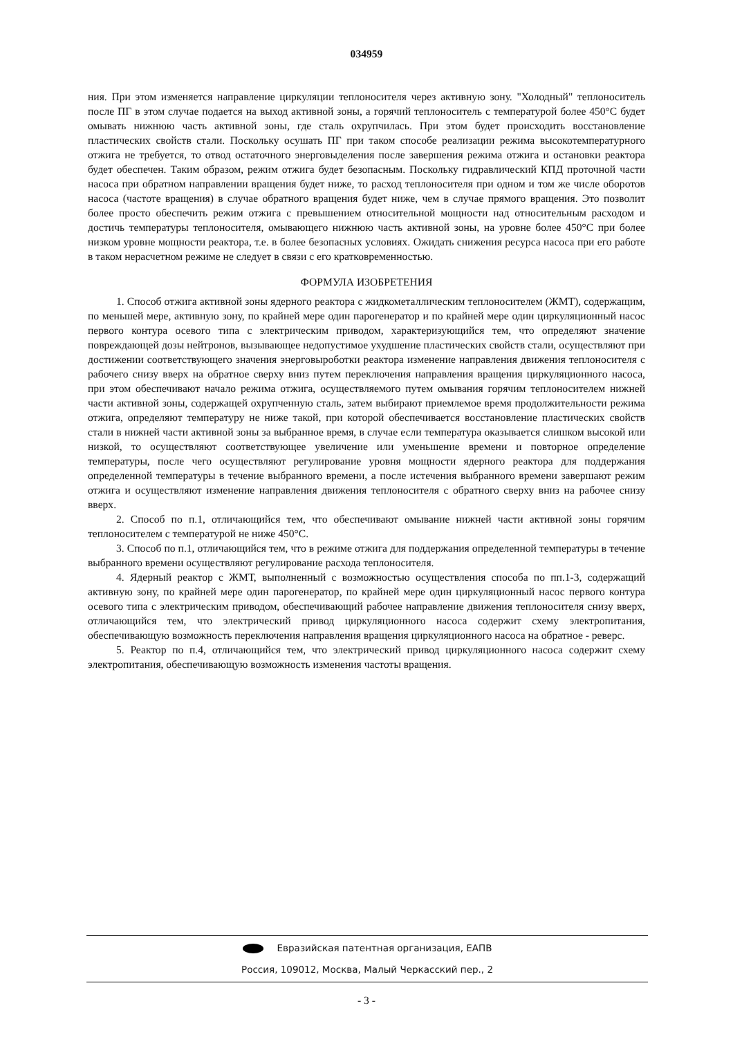034959
ния. При этом изменяется направление циркуляции теплоносителя через активную зону. "Холодный" теплоноситель после ПГ в этом случае подается на выход активной зоны, а горячий теплоноситель с температурой более 450°С будет омывать нижнюю часть активной зоны, где сталь охрупчилась. При этом будет происходить восстановление пластических свойств стали. Поскольку осушать ПГ при таком способе реализации режима высокотемпературного отжига не требуется, то отвод остаточного энерговыделения после завершения режима отжига и остановки реактора будет обеспечен. Таким образом, режим отжига будет безопасным. Поскольку гидравлический КПД проточной части насоса при обратном направлении вращения будет ниже, то расход теплоносителя при одном и том же числе оборотов насоса (частоте вращения) в случае обратного вращения будет ниже, чем в случае прямого вращения. Это позволит более просто обеспечить режим отжига с превышением относительной мощности над относительным расходом и достичь температуры теплоносителя, омывающего нижнюю часть активной зоны, на уровне более 450°С при более низком уровне мощности реактора, т.е. в более безопасных условиях. Ожидать снижения ресурса насоса при его работе в таком нерасчетном режиме не следует в связи с его кратковременностью.
ФОРМУЛА ИЗОБРЕТЕНИЯ
1. Способ отжига активной зоны ядерного реактора с жидкометаллическим теплоносителем (ЖМТ), содержащим, по меньшей мере, активную зону, по крайней мере один парогенератор и по крайней мере один циркуляционный насос первого контура осевого типа с электрическим приводом, характеризующийся тем, что определяют значение повреждающей дозы нейтронов, вызывающее недопустимое ухудшение пластических свойств стали, осуществляют при достижении соответствующего значения энерговыроботки реактора изменение направления движения теплоносителя с рабочего снизу вверх на обратное сверху вниз путем переключения направления вращения циркуляционного насоса, при этом обеспечивают начало режима отжига, осуществляемого путем омывания горячим теплоносителем нижней части активной зоны, содержащей охрупченную сталь, затем выбирают приемлемое время продолжительности режима отжига, определяют температуру не ниже такой, при которой обеспечивается восстановление пластических свойств стали в нижней части активной зоны за выбранное время, в случае если температура оказывается слишком высокой или низкой, то осуществляют соответствующее увеличение или уменьшение времени и повторное определение температуры, после чего осуществляют регулирование уровня мощности ядерного реактора для поддержания определенной температуры в течение выбранного времени, а после истечения выбранного времени завершают режим отжига и осуществляют изменение направления движения теплоносителя с обратного сверху вниз на рабочее снизу вверх.
2. Способ по п.1, отличающийся тем, что обеспечивают омывание нижней части активной зоны горячим теплоносителем с температурой не ниже 450°С.
3. Способ по п.1, отличающийся тем, что в режиме отжига для поддержания определенной температуры в течение выбранного времени осуществляют регулирование расхода теплоносителя.
4. Ядерный реактор с ЖМТ, выполненный с возможностью осуществления способа по пп.1-3, содержащий активную зону, по крайней мере один парогенератор, по крайней мере один циркуляционный насос первого контура осевого типа с электрическим приводом, обеспечивающий рабочее направление движения теплоносителя снизу вверх, отличающийся тем, что электрический привод циркуляционного насоса содержит схему электропитания, обеспечивающую возможность переключения направления вращения циркуляционного насоса на обратное - реверс.
5. Реактор по п.4, отличающийся тем, что электрический привод циркуляционного насоса содержит схему электропитания, обеспечивающую возможность изменения частоты вращения.
Евразийская патентная организация, ЕАПВ
Россия, 109012, Москва, Малый Черкасский пер., 2
- 3 -